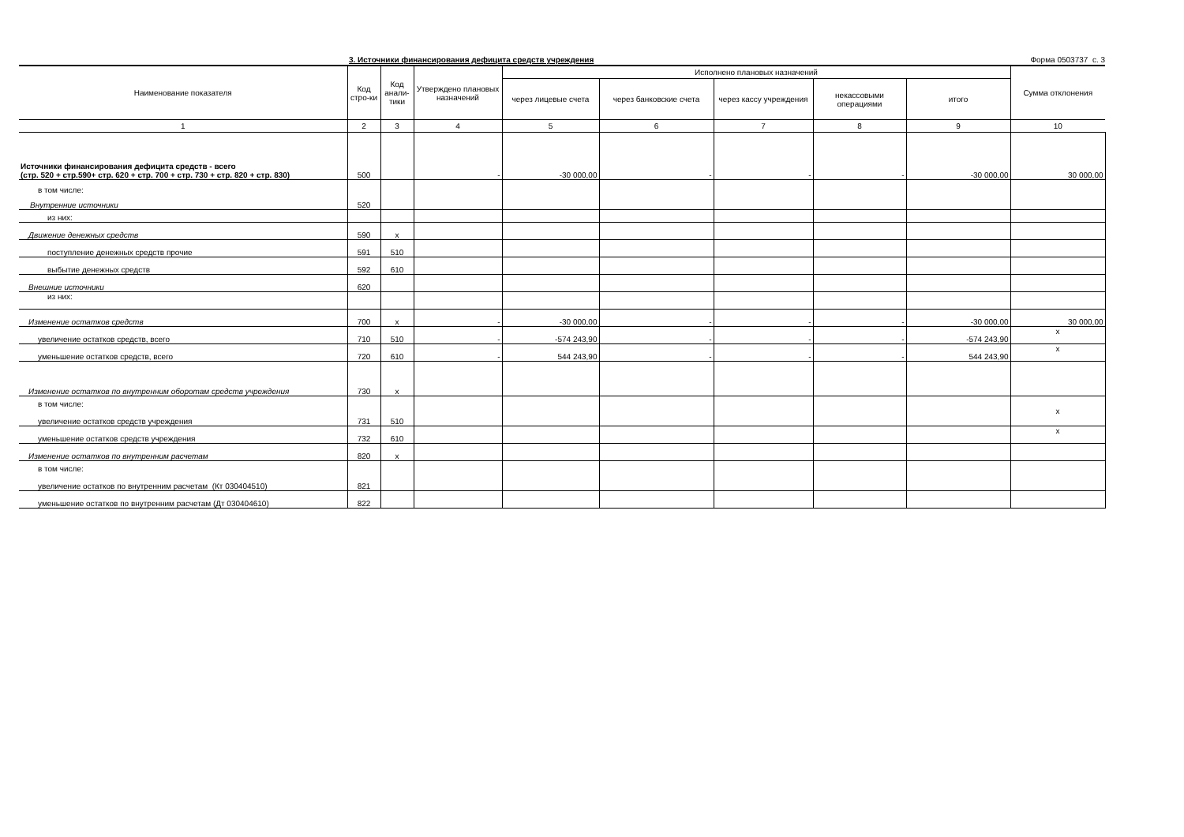3. Источники финансирования дефицита средств учреждения Форма 0503737 с. 3
| Наименование показателя | Код стро-ки | Код анали-тики | Утверждено плановых назначений | Исполнено плановых назначений | | | | | Сумма отклонения |
| --- | --- | --- | --- | --- | --- | --- | --- | --- | --- |
| | | | | через лицевые счета | через банковские счета | через кассу учреждения | некассовыми операциями | итого | |
| 1 | 2 | 3 | 4 | 5 | 6 | 7 | 8 | 9 | 10 |
| Источники финансирования дефицита средств - всего (стр. 520 + стр.590+ стр. 620 + стр. 700 + стр. 730 + стр. 820 + стр. 830) | 500 | | - | -30 000,00 | - | - | - | -30 000,00 | 30 000,00 |
| в том числе: Внутренние источники | 520 | | | | | | | | |
| из них: | | | | | | | | | |
| Движение денежных средств | 590 | x | | | | | | | |
| поступление денежных средств прочие | 591 | 510 | | | | | | | |
| выбытие денежных средств | 592 | 610 | | | | | | | |
| Внешние источники | 620 | | | | | | | | |
| из них: | | | | | | | | | |
| Изменение остатков средств | 700 | x | - | -30 000,00 | - | - | - | -30 000,00 | 30 000,00 |
| увеличение остатков средств, всего | 710 | 510 | - | -574 243,90 | - | - | - | -574 243,90 | x |
| уменьшение остатков средств, всего | 720 | 610 | - | 544 243,90 | - | - | - | 544 243,90 | x |
| Изменение остатков по внутренним оборотам средств учреждения | 730 | x | | | | | | | |
| в том числе: увеличение остатков средств учреждения | 731 | 510 | | | | | | | x |
| уменьшение остатков средств учреждения | 732 | 610 | | | | | | | x |
| Изменение остатков по внутренним расчетам | 820 | x | | | | | | | |
| в том числе: увеличение остатков по внутренним расчетам (Кт 030404510) | 821 | | | | | | | | |
| уменьшение остатков по внутренним расчетам (Дт 030404610) | 822 | | | | | | | | |